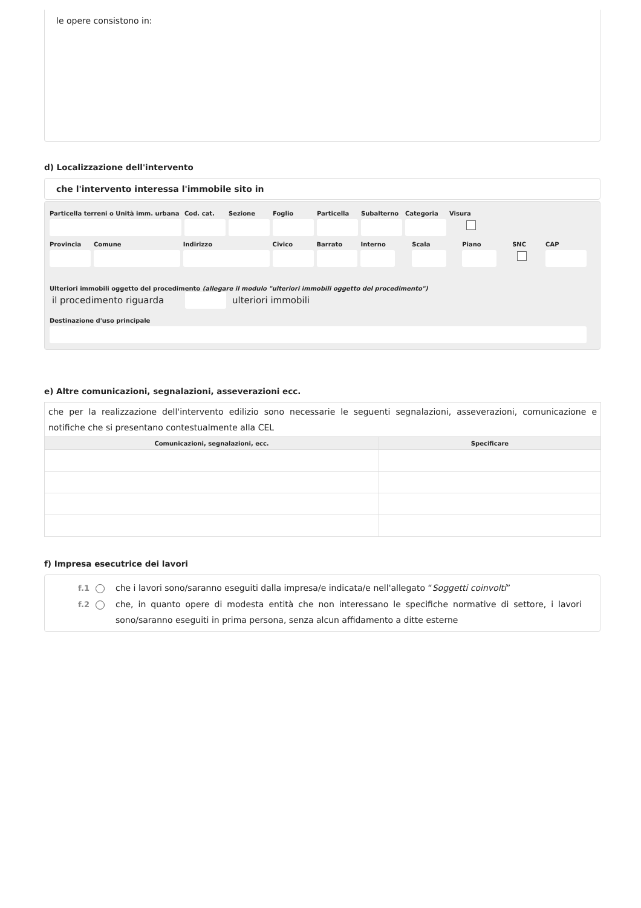le opere consistono in:
d) Localizzazione dell'intervento
che l'intervento interessa l'immobile sito in
Particella terreni o Unità imm. urbana
Cod. cat. Sezione Foglio Particella Subalterno Categoria Visura
Provincia Comune Indirizzo Civico Barrato Interno Scala Piano SNC CAP
Ulteriori immobili oggetto del procedimento (allegare il modulo "ulteriori immobili oggetto del procedimento")
il procedimento riguarda ulteriori immobili
Destinazione d'uso principale
e) Altre comunicazioni, segnalazioni, asseverazioni ecc.
| che per la realizzazione dell'intervento edilizio sono necessarie le seguenti segnalazioni, asseverazioni, comunicazione e notifiche che si presentano contestualmente alla CEL | |
| Comunicazioni, segnalazioni, ecc. | Specificare |
f) Impresa esecutrice dei lavori
f.1 che i lavori sono/saranno eseguiti dalla impresa/e indicata/e nell'allegato “Soggetti coinvolti”
f.2 che, in quanto opere di modesta entità che non interessano le specifiche normative di settore, i lavori sono/saranno eseguiti in prima persona, senza alcun affidamento a ditte esterne